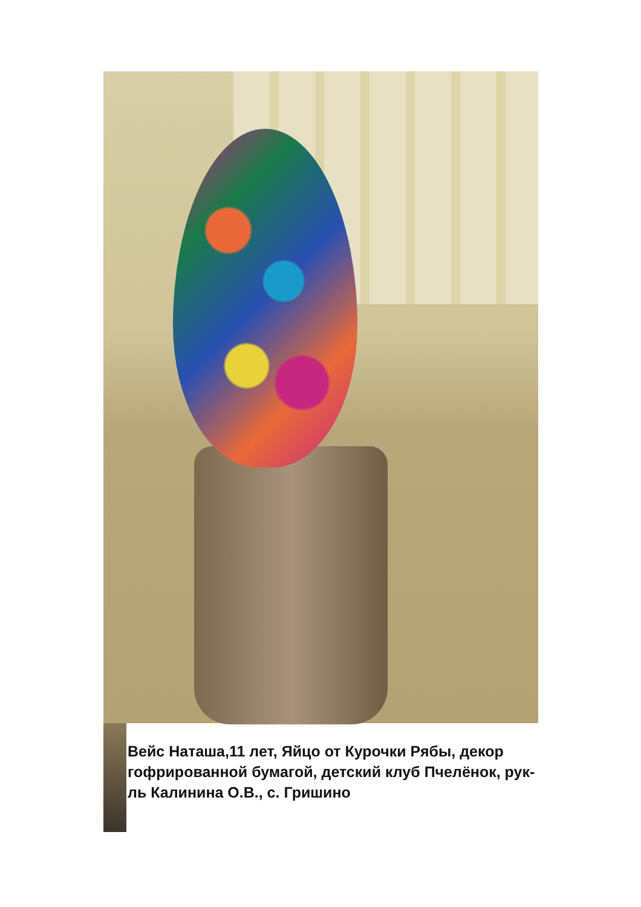Вейс Наташа,11 лет, Яйцо от Курочки Рябы, декор гофрированной бумагой, детский клуб Пчелёнок, рук-ль Калинина О.В., с. Гришино